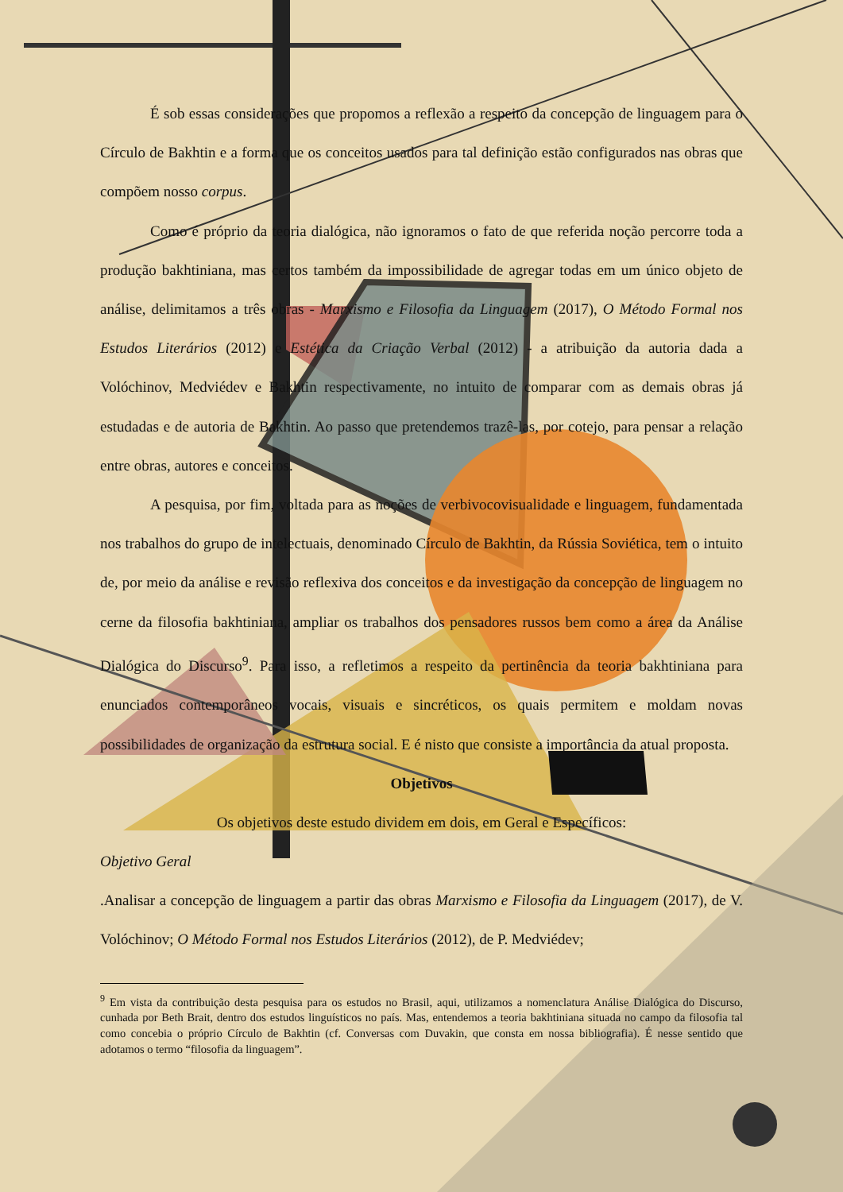É sob essas considerações que propomos a reflexão a respeito da concepção de linguagem para o Círculo de Bakhtin e a forma que os conceitos usados para tal definição estão configurados nas obras que compõem nosso corpus.
Como é próprio da teoria dialógica, não ignoramos o fato de que referida noção percorre toda a produção bakhtiniana, mas certos também da impossibilidade de agregar todas em um único objeto de análise, delimitamos a três obras - Marxismo e Filosofia da Linguagem (2017), O Método Formal nos Estudos Literários (2012) e Estética da Criação Verbal (2012) - a atribuição da autoria dada a Volóchinov, Medviédev e Bakhtin respectivamente, no intuito de comparar com as demais obras já estudadas e de autoria de Bakhtin. Ao passo que pretendemos trazê-las, por cotejo, para pensar a relação entre obras, autores e conceitos.
A pesquisa, por fim, voltada para as noções de verbivocovisualidade e linguagem, fundamentada nos trabalhos do grupo de intelectuais, denominado Círculo de Bakhtin, da Rússia Soviética, tem o intuito de, por meio da análise e revisão reflexiva dos conceitos e da investigação da concepção de linguagem no cerne da filosofia bakhtiniana, ampliar os trabalhos dos pensadores russos bem como a área da Análise Dialógica do Discurso<sup>9</sup>. Para isso, a refletimos a respeito da pertinência da teoria bakhtiniana para enunciados contemporâneos vocais, visuais e sincréticos, os quais permitem e moldam novas possibilidades de organização da estrutura social. E é nisto que consiste a importância da atual proposta.
Objetivos
Os objetivos deste estudo dividem em dois, em Geral e Específicos:
Objetivo Geral
.Analisar a concepção de linguagem a partir das obras Marxismo e Filosofia da Linguagem (2017), de V. Volóchinov; O Método Formal nos Estudos Literários (2012), de P. Medviédev;
<sup>9</sup> Em vista da contribuição desta pesquisa para os estudos no Brasil, aqui, utilizamos a nomenclatura Análise Dialógica do Discurso, cunhada por Beth Brait, dentro dos estudos linguísticos no país. Mas, entendemos a teoria bakhtiniana situada no campo da filosofia tal como concebia o próprio Círculo de Bakhtin (cf. Conversas com Duvakin, que consta em nossa bibliografia). É nesse sentido que adotamos o termo “filosofia da linguagem”.